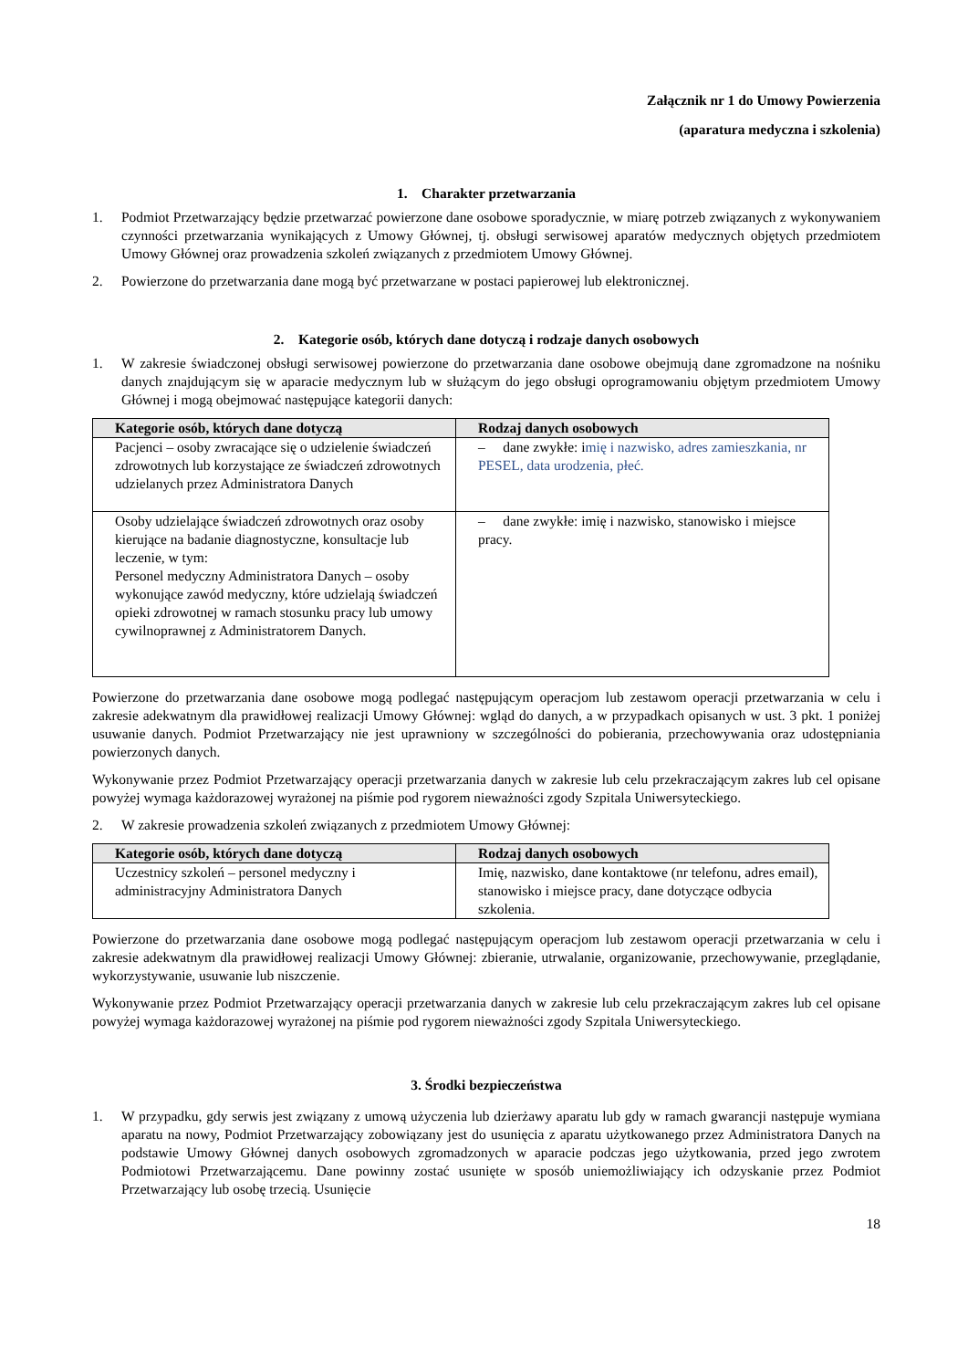Załącznik nr 1 do Umowy Powierzenia
(aparatura medyczna i szkolenia)
1. Charakter przetwarzania
1. Podmiot Przetwarzający będzie przetwarzać powierzone dane osobowe sporadycznie, w miarę potrzeb związanych z wykonywaniem czynności przetwarzania wynikających z Umowy Głównej, tj. obsługi serwisowej aparatów medycznych objętych przedmiotem Umowy Głównej oraz prowadzenia szkoleń związanych z przedmiotem Umowy Głównej.
2. Powierzone do przetwarzania dane mogą być przetwarzane w postaci papierowej lub elektronicznej.
2. Kategorie osób, których dane dotyczą i rodzaje danych osobowych
1. W zakresie świadczonej obsługi serwisowej powierzone do przetwarzania dane osobowe obejmują dane zgromadzone na nośniku danych znajdującym się w aparacie medycznym lub w służącym do jego obsługi oprogramowaniu objętym przedmiotem Umowy Głównej i mogą obejmować następujące kategorii danych:
| Kategorie osób, których dane dotyczą | Rodzaj danych osobowych |
| --- | --- |
| Pacjenci – osoby zwracające się o udzielenie świadczeń zdrowotnych lub korzystające ze świadczeń zdrowotnych udzielanych przez Administratora Danych | – dane zwykłe: i mię i nazwisko, adres zamieszkania, nr PESEL, data urodzenia, płeć. |
| Osoby udzielające świadczeń zdrowotnych oraz osoby kierujące na badanie diagnostyczne, konsultacje lub leczenie, w tym: Personel medyczny Administratora Danych – osoby wykonujące zawód medyczny, które udzielają świadczeń opieki zdrowotnej w ramach stosunku pracy lub umowy cywilnoprawnej z Administratorem Danych. | – dane zwykłe: imię i nazwisko, stanowisko i miejsce pracy. |
Powierzone do przetwarzania dane osobowe mogą podlegać następującym operacjom lub zestawom operacji przetwarzania w celu i zakresie adekwatnym dla prawidłowej realizacji Umowy Głównej: wgląd do danych, a w przypadkach opisanych w ust. 3 pkt. 1 poniżej usuwanie danych. Podmiot Przetwarzający nie jest uprawniony w szczególności do pobierania, przechowywania oraz udostępniania powierzonych danych.
Wykonywanie przez Podmiot Przetwarzający operacji przetwarzania danych w zakresie lub celu przekraczającym zakres lub cel opisane powyżej wymaga każdorazowej wyrażonej na piśmie pod rygorem nieważności zgody Szpitala Uniwersyteckiego.
2. W zakresie prowadzenia szkoleń związanych z przedmiotem Umowy Głównej:
| Kategorie osób, których dane dotyczą | Rodzaj danych osobowych |
| --- | --- |
| Uczestnicy szkoleń – personel medyczny i administracyjny Administratora Danych | Imię, nazwisko, dane kontaktowe (nr telefonu, adres email), stanowisko i miejsce pracy, dane dotyczące odbycia szkolenia. |
Powierzone do przetwarzania dane osobowe mogą podlegać następującym operacjom lub zestawom operacji przetwarzania w celu i zakresie adekwatnym dla prawidłowej realizacji Umowy Głównej: zbieranie, utrwalanie, organizowanie, przechowywanie, przeglądanie, wykorzystywanie, usuwanie lub niszczenie.
Wykonywanie przez Podmiot Przetwarzający operacji przetwarzania danych w zakresie lub celu przekraczającym zakres lub cel opisane powyżej wymaga każdorazowej wyrażonej na piśmie pod rygorem nieważności zgody Szpitala Uniwersyteckiego.
3. Środki bezpieczeństwa
1. W przypadku, gdy serwis jest związany z umową użyczenia lub dzierżawy aparatu lub gdy w ramach gwarancji następuje wymiana aparatu na nowy, Podmiot Przetwarzający zobowiązany jest do usunięcia z aparatu użytkowanego przez Administratora Danych na podstawie Umowy Głównej danych osobowych zgromadzonych w aparacie podczas jego użytkowania, przed jego zwrotem Podmiotowi Przetwarzającemu. Dane powinny zostać usunięte w sposób uniemożliwiający ich odzyskanie przez Podmiot Przetwarzający lub osobę trzecią. Usunięcie
18